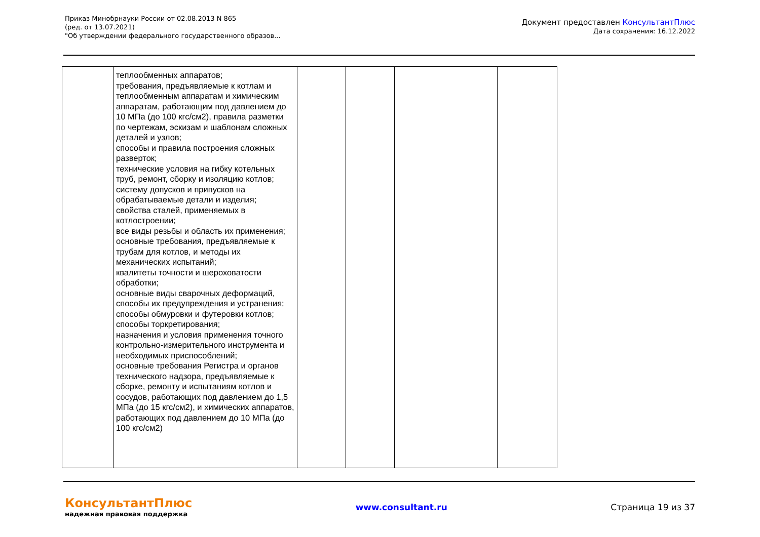Приказ Минобрнауки России от 02.08.2013 N 865
(ред. от 13.07.2021)
"Об утверждении федерального государственного образов...
Документ предоставлен КонсультантПлюс
Дата сохранения: 16.12.2022
| | теплообменных аппаратов; требования, предъявляемые к котлам и теплообменным аппаратам и химическим аппаратам, работающим под давлением до 10 МПа (до 100 кгс/см2), правила разметки по чертежам, эскизам и шаблонам сложных деталей и узлов; способы и правила построения сложных разверток; технические условия на гибку котельных труб, ремонт, сборку и изоляцию котлов; систему допусков и припусков на обрабатываемые детали и изделия; свойства сталей, применяемых в котлостроении; все виды резьбы и область их применения; основные требования, предъявляемые к трубам для котлов, и методы их механических испытаний; квалитеты точности и шероховатости обработки; основные виды сварочных деформаций, способы их предупреждения и устранения; способы обмуровки и футеровки котлов; способы торкретирования; назначения и условия применения точного контрольно-измерительного инструмента и необходимых приспособлений; основные требования Регистра и органов технического надзора, предъявляемые к сборке, ремонту и испытаниям котлов и сосудов, работающих под давлением до 1,5 МПа (до 15 кгс/см2), и химических аппаратов, работающих под давлением до 10 МПа (до 100 кгс/см2) | | | | |
КонсультантПлюс
надежная правовая поддержка
www.consultant.ru Страница 19 из 37